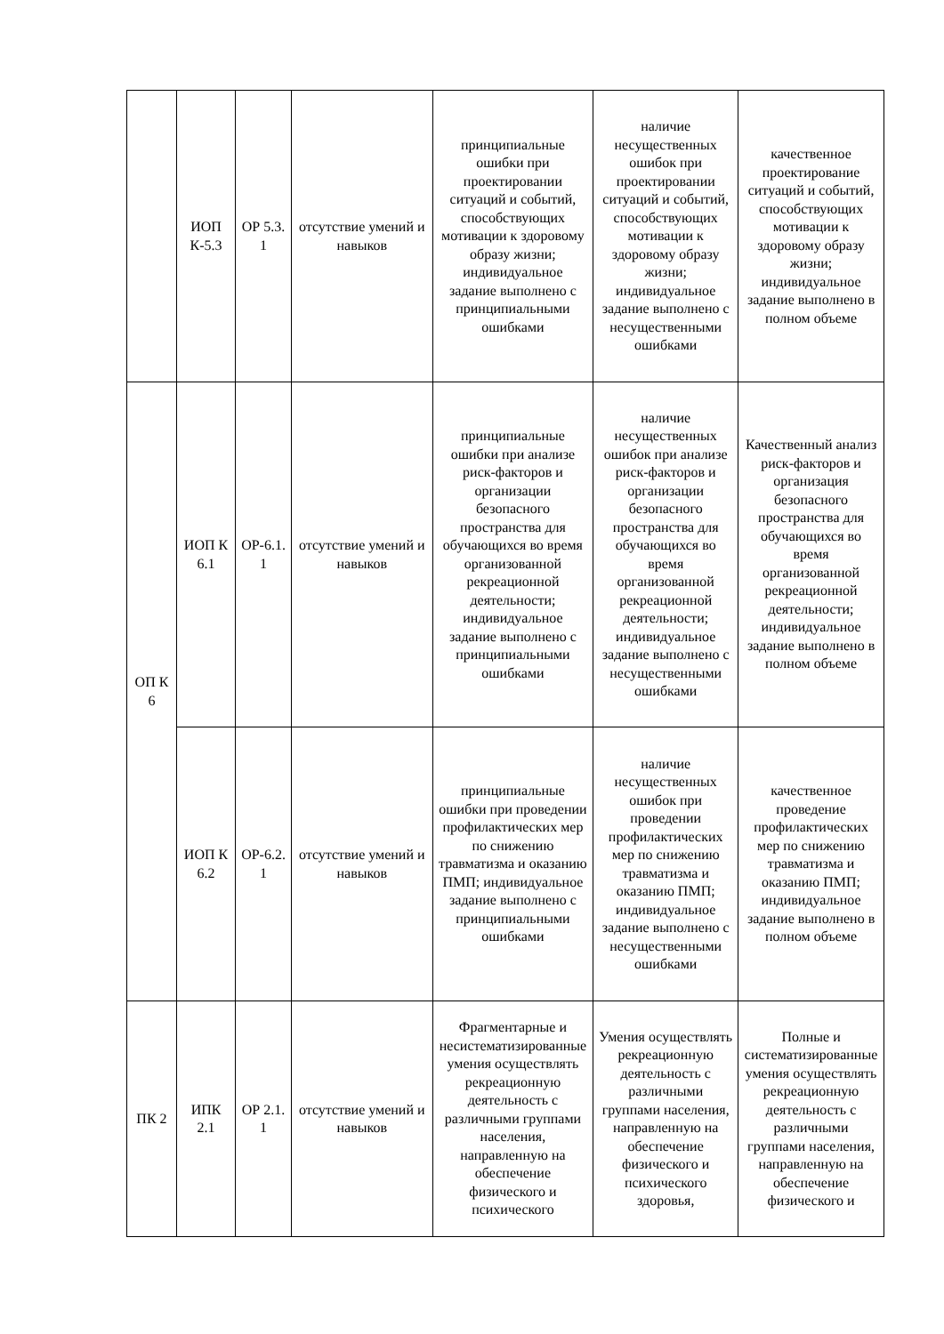| | ИОП К-5.3 | ОР 5.3. 1 | отсутствие умений и навыков | принципиальные ошибки при проектировании ситуаций и событий, способствующих мотивации к здоровому образу жизни; индивидуальное задание выполнено с принципиальными ошибками | наличие несущественных ошибок при проектировании ситуаций и событий, способствующих мотивации к здоровому образу жизни; индивидуальное задание выполнено с несущественными ошибками | качественное проектирование ситуаций и событий, способствующих мотивации к здоровому образу жизни; индивидуальное задание выполнено в полном объеме |
| ОП К 6 | ИОП К 6.1 | ОР-6.1. 1 | отсутствие умений и навыков | принципиальные ошибки при анализе риск-факторов и организации безопасного пространства для обучающихся во время организованной рекреационной деятельности; индивидуальное задание выполнено с принципиальными ошибками | наличие несущественных ошибок при анализе риск-факторов и организации безопасного пространства для обучающихся во время организованной рекреационной деятельности; индивидуальное задание выполнено с несущественными ошибками | Качественный анализ риск-факторов и организация безопасного пространства для обучающихся во время организованной рекреационной деятельности; индивидуальное задание выполнено в полном объеме |
| | ИОП К 6.2 | ОР-6.2. 1 | отсутствие умений и навыков | принципиальные ошибки при проведении профилактических мер по снижению травматизма и оказанию ПМП; индивидуальное задание выполнено с принципиальными ошибками | наличие несущественных ошибок при проведении профилактических мер по снижению травматизма и оказанию ПМП; индивидуальное задание выполнено с несущественными ошибками | качественное проведение профилактических мер по снижению травматизма и оказанию ПМП; индивидуальное задание выполнено в полном объеме |
| ПК 2 | ИПК 2.1 | ОР 2.1. 1 | отсутствие умений и навыков | Фрагментарные и несистематизированные умения осуществлять рекреационную деятельность с различными группами населения, направленную на обеспечение физического и психического | Умения осуществлять рекреационную деятельность с различными группами населения, направленную на обеспечение физического и психического здоровья, | Полные и систематизированные умения осуществлять рекреационную деятельность с различными группами населения, направленную на обеспечение физического и |